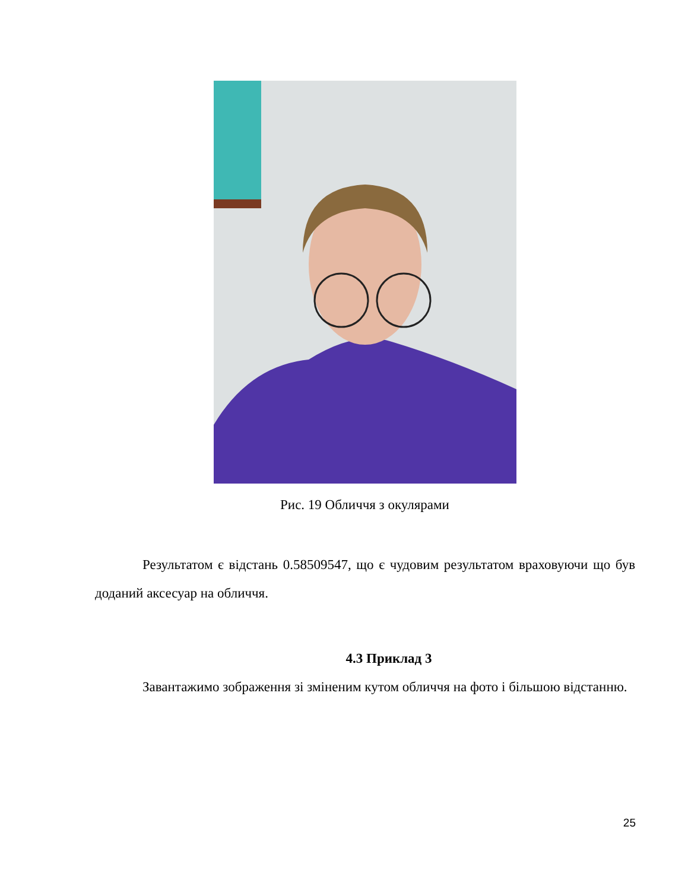Рис. 19 Обличчя з окулярами
Результатом є відстань 0.58509547, що є чудовим результатом враховуючи що був доданий аксесуар на обличчя.
4.3 Приклад 3
Завантажимо зображення зі зміненим кутом обличчя на фото і більшою відстанню.
25